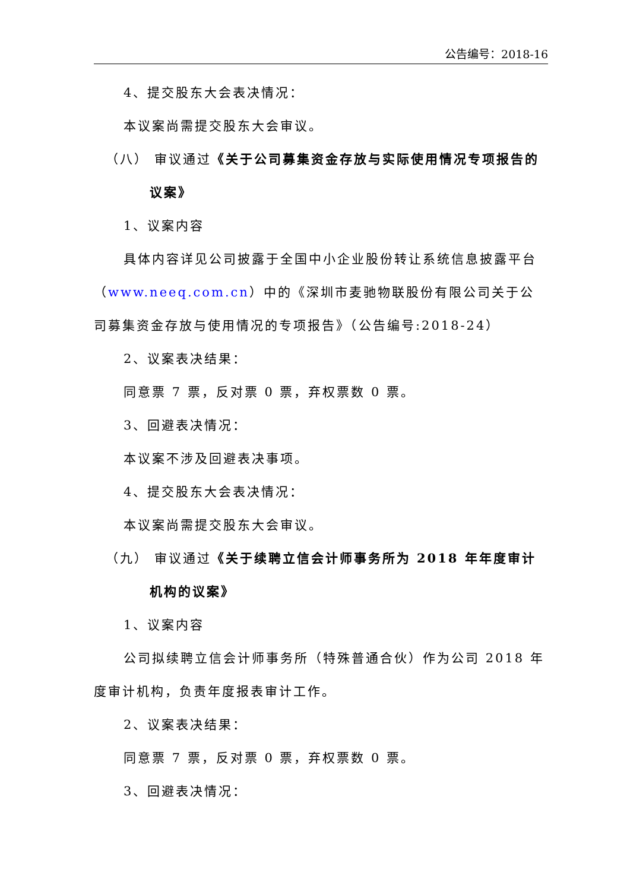公告编号：2018-16
4、提交股东大会表决情况：
本议案尚需提交股东大会审议。
（八） 审议通过《关于公司募集资金存放与实际使用情况专项报告的议案》
1、议案内容
具体内容详见公司披露于全国中小企业股份转让系统信息披露平台（www.neeq.com.cn）中的《深圳市麦驰物联股份有限公司关于公司募集资金存放与使用情况的专项报告》（公告编号:2018-24）
2、议案表决结果：
同意票 7 票，反对票 0 票，弃权票数 0 票。
3、回避表决情况：
本议案不涉及回避表决事项。
4、提交股东大会表决情况：
本议案尚需提交股东大会审议。
（九） 审议通过《关于续聘立信会计师事务所为 2018 年年度审计机构的议案》
1、议案内容
公司拟续聘立信会计师事务所（特殊普通合伙）作为公司 2018 年度审计机构，负责年度报表审计工作。
2、议案表决结果：
同意票 7 票，反对票 0 票，弃权票数 0 票。
3、回避表决情况：